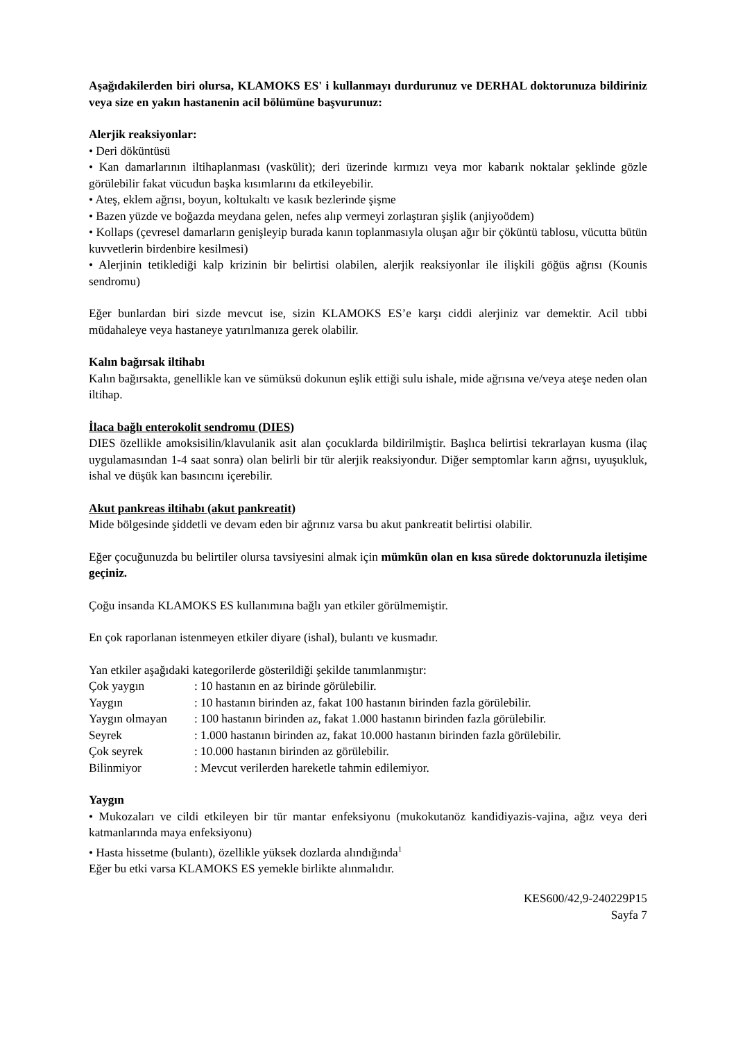Aşağıdakilerden biri olursa, KLAMOKS ES' i kullanmayı durdurunuz ve DERHAL doktorunuza bildiriniz veya size en yakın hastanenin acil bölümüne başvurunuz:
Alerjik reaksiyonlar:
• Deri döküntüsü
• Kan damarlarının iltihaplanması (vaskülit); deri üzerinde kırmızı veya mor kabarık noktalar şeklinde gözle görülebilir fakat vücudun başka kısımlarını da etkileyebilir.
• Ateş, eklem ağrısı, boyun, koltukaltı ve kasık bezlerinde şişme
• Bazen yüzde ve boğazda meydana gelen, nefes alıp vermeyi zorlaştıran şişlik (anjiyoödem)
• Kollaps (çevresel damarların genişleyip burada kanın toplanmasıyla oluşan ağır bir çöküntü tablosu, vücutta bütün kuvvetlerin birdenbire kesilmesi)
• Alerjinin tetiklediği kalp krizinin bir belirtisi olabilen, alerjik reaksiyonlar ile ilişkili göğüs ağrısı (Kounis sendromu)
Eğer bunlardan biri sizde mevcut ise, sizin KLAMOKS ES’e karşı ciddi alerjiniz var demektir. Acil tıbbi müdahaleye veya hastaneye yatırılmanıza gerek olabilir.
Kalın bağırsak iltihabı
Kalın bağırsakta, genellikle kan ve sümüksü dokunun eşlik ettiği sulu ishale, mide ağrısına ve/veya ateşe neden olan iltihap.
İlaca bağlı enterokolit sendromu (DIES)
DIES özellikle amoksisilin/klavulanik asit alan çocuklarda bildirilmiştir. Başlıca belirtisi tekrarlayan kusma (ilaç uygulamasından 1-4 saat sonra) olan belirli bir tür alerjik reaksiyondur. Diğer semptomlar karın ağrısı, uyuşukluk, ishal ve düşük kan basıncını içerebilir.
Akut pankreas iltihabı (akut pankreatit)
Mide bölgesinde şiddetli ve devam eden bir ağrınız varsa bu akut pankreatit belirtisi olabilir.
Eğer çocuğunuzda bu belirtiler olursa tavsiyesini almak için mümkün olan en kısa sürede doktorunuzla iletişime geçiniz.
Çoğu insanda KLAMOKS ES kullanımına bağlı yan etkiler görülmemiştir.
En çok raporlanan istenmeyen etkiler diyare (ishal), bulantı ve kusmadır.
Yan etkiler aşağıdaki kategorilerde gösterildiği şekilde tanımlanmıştır:
| Çok yaygın | : 10 hastanın en az birinde görülebilir. |
| Yaygın | : 10 hastanın birinden az, fakat 100 hastanın birinden fazla görülebilir. |
| Yaygın olmayan | : 100 hastanın birinden az, fakat 1.000 hastanın birinden fazla görülebilir. |
| Seyrek | : 1.000 hastanın birinden az, fakat 10.000 hastanın birinden fazla görülebilir. |
| Çok seyrek | : 10.000 hastanın birinden az görülebilir. |
| Bilinmiyor | : Mevcut verilerden hareketle tahmin edilemiyor. |
Yaygın
• Mukozaları ve cildi etkileyen bir tür mantar enfeksiyonu (mukokutanöz kandidiyazis-vajina, ağız veya deri katmanlarında maya enfeksiyonu)
• Hasta hissetme (bulantı), özellikle yüksek dozlarda alındığında<sup>1</sup>
Eğer bu etki varsa KLAMOKS ES yemekle birlikte alınmalıdır.
KES600/42,9-240229P15
Sayfa 7